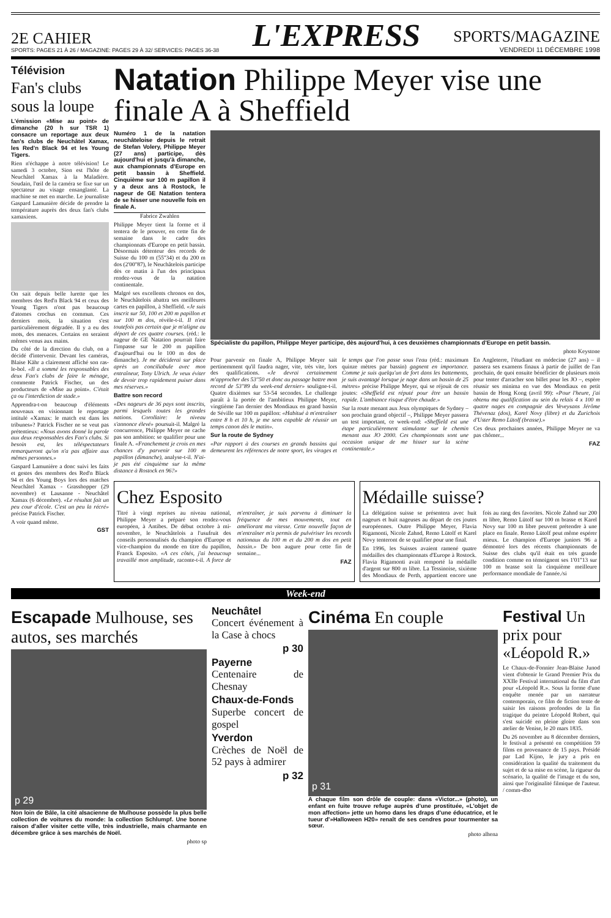2E CAHIER
SPORTS: PAGES 21 À 26 / MAGAZINE: PAGES 29 À 32/ SERVICES: PAGES 36-38
L'EXPRESS
SPORTS/MAGAZINE
VENDREDI 11 DÉCEMBRE 1998
Télévision
Fan's clubs sous la loupe
L'émission «Mise au point» de dimanche (20 h sur TSR 1) consacre un reportage aux deux fan's clubs de Neuchâtel Xamax, les Red'n Black 94 et les Young Tigers.
Rien n'échappe à notre télévision! Le samedi 3 octobre, Sion est l'hôte de Neuchâtel Xamax à la Maladière. Soudain, l'œil de la caméra se fixe sur un spectateur au visage ensanglanté. La machine se met en marche. Le journaliste Gaspard Lamunière décide de prendre la température auprès des deux fan's clubs xamaxiens.
On sait depuis belle lurette que les membres des Red'n Black 94 et ceux des Young Tigers n'ont pas beaucoup d'atomes crochus en commun. Ces derniers mois, la situation s'est particulièrement dégradée. Il y a eu des mots, des menaces. Certains en seraient mêmes venus aux mains.
Du côté de la direction du club, on a décidé d'intervenir. Devant les caméras, Blaise Kähr a clairement affiché son ras-le-bol. «Il a sommé les responsables des deux Fan's clubs de faire le ménage, commente Patrick Fischer, un des producteurs de «Mise au point». C'était ça ou l'interdiction de stade.»
Apprendra-t-on beaucoup d'éléments nouveaux en visionnant le reportage intitulé «Xamax: le match est dans les tribunes»? Patrick Fischer ne se veut pas prétentieux: «Nous avons donné la parole aux deux responsables des Fan's clubs. Si besoin est, les téléspectateurs remarqueront qu'on n'a pas affaire aux mêmes personnes.»
Gaspard Lamunière a donc suivi les faits et gestes des membres des Red'n Black 94 et des Young Boys lors des matches Neuchâtel Xamax - Grasshopper (29 novembre) et Lausanne - Neuchâtel Xamax (6 décembre). «Le résultat fait un peu cour d'école. C'est un peu la récré» précise Patrick Fischer.
A voir quand même.
GST
Natation Philippe Meyer vise une finale A à Sheffield
Numéro 1 de la natation neuchâteloise depuis le retrait de Stefan Volery, Philippe Meyer (27 ans) participe, dès aujourd'hui et jusqu'à dimanche, aux championnats d'Europe en petit bassin à Sheffield. Cinquième sur 100 m papillon il y a deux ans à Rostock, le nageur de GE Natation tentera de se hisser une nouvelle fois en finale A.
Fabrice Zwahlen
Philippe Meyer tient la forme et il tentera de le prouver, en cette fin de semaine dans le cadre des championnats d'Europe en petit bassin. Désormais détenteur des records de Suisse du 100 m (55''34) et du 200 m dos (2'00''87), le Neuchâtelois participe dès ce matin à l'un des principaux rendez-vous de la natation continentale.
Malgré ses excellents chronos en dos, le Neuchâtelois abattra ses meilleures cartes en papillon, à Sheffield. «Je suis inscrit sur 50, 100 et 200 m papillon et sur 100 m dos, révèle-t-il. Il n'est toutefois pas certain que je m'aligne au départ de ces quatre courses. (réd.: le nageur de GE Natation pourrait faire l'impasse sur le 200 m papillon d'aujourd'hui ou le 100 m dos de dimanche). Je me déciderai sur place après un conciliabule avec mon entraîneur, Tony Ulrich. Je veux éviter de devoir trop rapidement puiser dans mes réserves.»
Battre son record
«Des nageurs de 36 pays sont inscrits, parmi lesquels toutes les grandes nations. Corollaire: le niveau s'annonce élevé» poursuit-il. Malgré la concurrence, Philippe Meyer ne cache pas son ambition: se qualifier pour une finale A. «Franchement je crois en mes chances d'y parvenir sur 100 m papillon (dimanche), analyse-t-il. N'ai-je pas été cinquième sur la même distance à Rostock en 96?»
Spécialiste du papillon, Philippe Meyer participe, dès aujourd'hui, à ces deuxièmes championnats d'Europe en petit bassin.
photo Keystone
Pour parvenir en finale A, Philippe Meyer sait pertinemment qu'il faudra nager, vite, très vite, lors des qualifications. «Je devrai certainement m'approcher des 53''50 et donc au passage battre mon record de 53''89 du week-end dernier» souligne-t-il. Quatre dixièmes sur 53-54 secondes. Le challenge paraît à la portée de l'ambitieux Philippe Meyer, vingtième l'an dernier des Mondiaux en grand bassin de Séville sur 100 m papillon: «Habitué à m'entraîner entre 8 h et 10 h, je me sens capable de réussir un temps canon dès le matin».
Sur la route de Sydney
«Par rapport à des courses en grands bassins qui demeurent les références de notre sport, les virages et le temps que l'on passe sous l'eau (réd.: maximum quinze mètres par bassin) gagnent en importance. Comme je suis quelqu'un de fort dans les battements, je suis avantagé lorsque je nage dans un bassin de 25 mètres» précise Philippe Meyer, qui se réjouit de ces joutes: «Sheffield est réputé pour être un bassin rapide. L'ambiance risque d'être chaude.»
Sur la route menant aux Jeux olympiques de Sydney – son prochain grand objectif –, Philippe Meyer passera un test important, ce week-end: «Sheffield est une étape particulièrement stimulante sur le chemin menant aux JO 2000. Ces championnats sont une occasion unique de me hisser sur la scène continentale.»
En Angleterre, l'étudiant en médecine (27 ans) – il passera ses examens finaux à partir de juillet de l'an prochain, de quoi ensuite bénéficier de plusieurs mois pour tenter d'arracher son billet pour les JO –, espère réussir ses minima en vue des Mondiaux en petit bassin de Hong Kong (avril 99): «Pour l'heure, j'ai obtenu ma qualification au sein du relais 4 x 100 m quatre nages en compagnie des Veveysans Jérôme Thévenaz (dos), Karel Novy (libre) et du Zurichois d'Uster Remo Lütolf (brasse).»
Ces deux prochaines années, Philippe Meyer ne va pas chômer...
FAZ
Chez Esposito
Titré à vingt reprises au niveau national, Philippe Meyer a préparé son rendez-vous européen, à Antibes. De début octobre à mi-novembre, le Neuchâtelois a l'usufruit des conseils personnalisés du champion d'Europe et vice-champion du monde en titre du papillon, Franck Esposito. «A ces côtés, j'ai beaucoup travaillé mon amplitude, raconte-t-il. A force de m'entraîner, je suis parvenu à diminuer la fréquence de mes mouvements, tout en améliorant ma vitesse. Cette nouvelle façon de m'entraîner m'a permis de pulvériser les records nationaux du 100 m et du 200 m dos en petit bassin.» De bon augure pour cette fin de semaine...
FAZ
Médaille suisse?
La délégation suisse se présentera avec huit nageurs et huit nageuses au départ de ces joutes européennes. Outre Philippe Meyer, Flavia Rigamonti, Nicole Zahnd, Remo Lütolf et Karel Novy tenteront de se qualifier pour une final.
En 1996, les Suisses avaient ramené quatre médailles des championnats d'Europe à Rostock. Flavia Rigamonti avait remporté la médaille d'argent sur 800 m libre. La Tessinoise, sixième des Mondiaux de Perth, appartient encore une fois au rang des favorites. Nicole Zahnd sur 200 m libre, Remo Lütolf sur 100 m brasse et Karel Novy sur 100 m libre peuvent prétendre à une place en finale. Remo Lütolf peut même espérer mieux. Le champion d'Europe juniors 96 a démontré lors des récents championnats de Suisse des clubs qu'il était en très grande condition comme en témoignent ses 1'01''13 sur 100 m brasse soit la cinquième meilleure performance mondiale de l'année./si
Week-end
Escapade Mulhouse, ses autos, ses marchés
p 29
Non loin de Bâle, la cité alsacienne de Mulhouse possède la plus belle collection de voitures du monde: la collection Schlumpf. Une bonne raison d'aller visiter cette ville, très industrielle, mais charmante en décembre grâce à ses marchés de Noël.
photo sp
Neuchâtel
Concert événement à la Case à chocs
p 30
Payerne
Centenaire de Chesnay
Chaux-de-Fonds
Superbe concert de gospel
Yverdon
Crèches de Noël de 52 pays à admirer
p 32
Cinéma En couple
p 31
A chaque film son drôle de couple: dans «Victor...» (photo), un enfant en fuite trouve refuge auprès d'une prostituée, «L'objet de mon affection» jette un homo dans les draps d'une éducatrice, et le tueur d'»Halloween H20» renaît de ses cendres pour tourmenter sa sœur.
photo alhena
Festival Un prix pour «Léopold R.»
Le Chaux-de-Fonnier Jean-Blaise Junod vient d'obtenir le Grand Premier Prix du XXIIe Festival international du film d'art pour «Léopold R.». Sous la forme d'une enquête menée par un narrateur contemporain, ce film de fiction tente de saisir les raisons profondes de la fin tragique du peintre Léopold Robert, qui s'est suicidé en pleine gloire dans son atelier de Venise, le 20 mars 1835.
Du 26 novembre au 8 décembre derniers, le festival a présenté en compétition 59 films en provenance de 15 pays. Présidé par Lad Kijno, le jury a pris en considération la qualité du traitement du sujet et de sa mise en scène, la rigueur du scénario, la qualité de l'image et du son, ainsi que l'originalité filmique de l'auteur. / comm-dbo